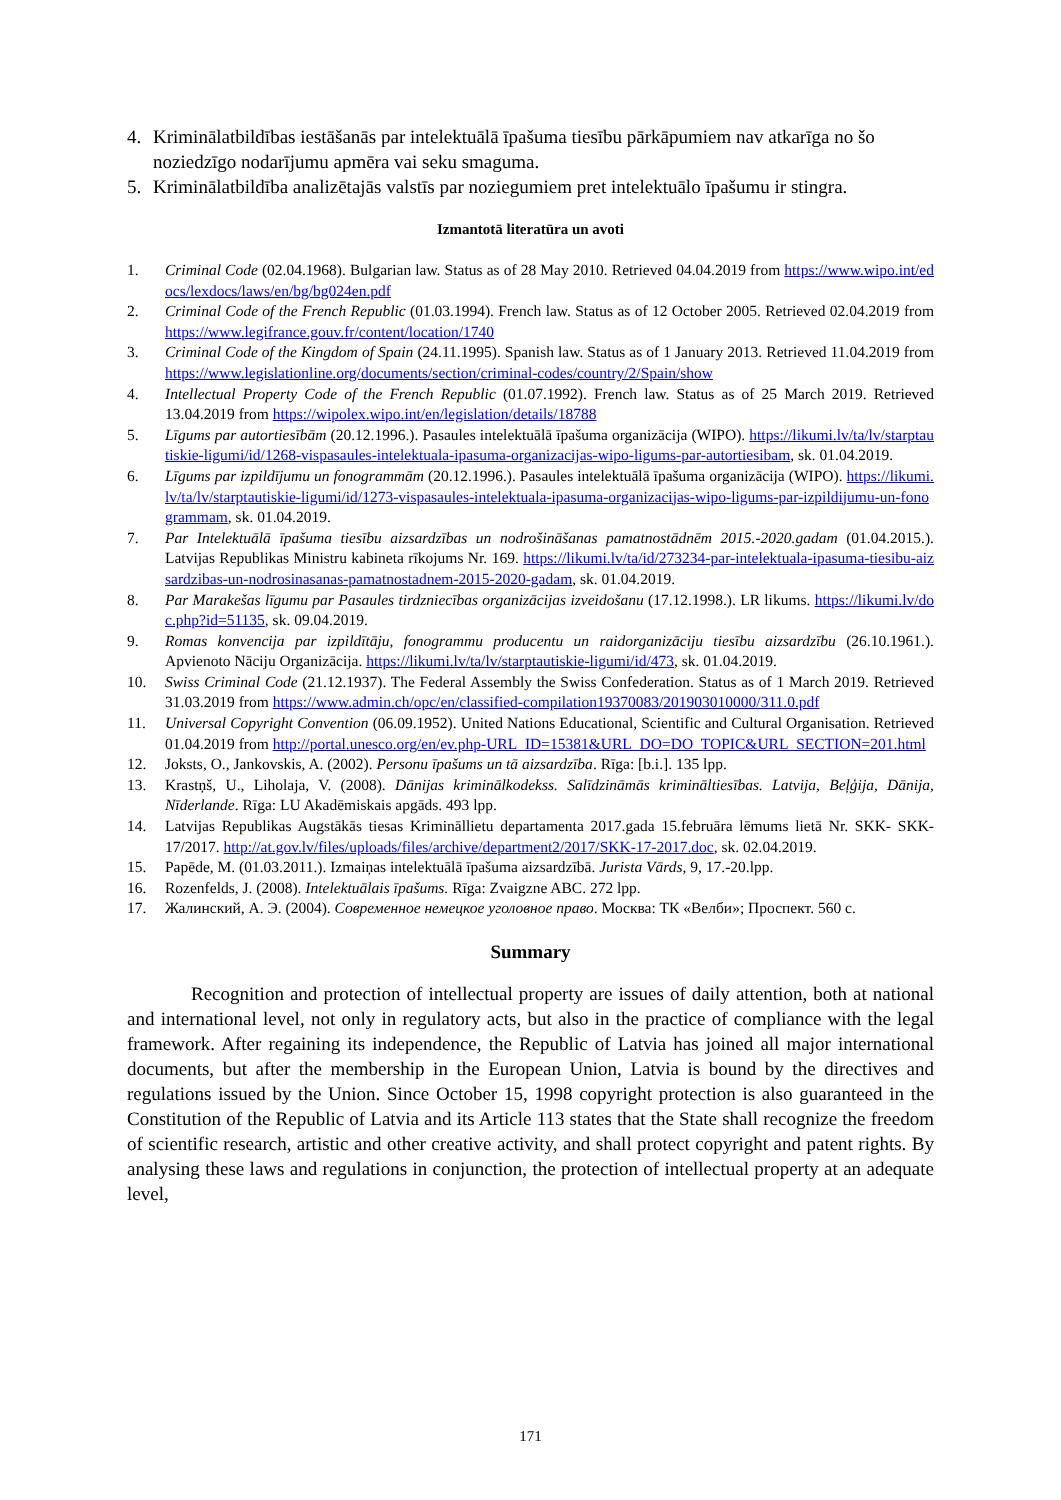4. Kriminālatbildības iestāšanās par intelektuālā īpašuma tiesību pārkāpumiem nav atkarīga no šo noziedzīgo nodarījumu apmēra vai seku smaguma.
5. Kriminālatbildība analizētajās valstīs par noziegumiem pret intelektuālo īpašumu ir stingra.
Izmantotā literatūra un avoti
1. Criminal Code (02.04.1968). Bulgarian law. Status as of 28 May 2010. Retrieved 04.04.2019 from https://www.wipo.int/edocs/lexdocs/laws/en/bg/bg024en.pdf
2. Criminal Code of the French Republic (01.03.1994). French law. Status as of 12 October 2005. Retrieved 02.04.2019 from https://www.legifrance.gouv.fr/content/location/1740
3. Criminal Code of the Kingdom of Spain (24.11.1995). Spanish law. Status as of 1 January 2013. Retrieved 11.04.2019 from https://www.legislationline.org/documents/section/criminal-codes/country/2/Spain/show
4. Intellectual Property Code of the French Republic (01.07.1992). French law. Status as of 25 March 2019. Retrieved 13.04.2019 from https://wipolex.wipo.int/en/legislation/details/18788
5. Līgums par autortiesībām (20.12.1996.). Pasaules intelektuālā īpašuma organizācija (WIPO). https://likumi.lv/ta/lv/starptautiskie-ligumi/id/1268-vispasaules-intelektuala-ipasuma-organizacijas-wipo-ligums-par-autortiesibam, sk. 01.04.2019.
6. Līgums par izpildījumu un fonogrammām (20.12.1996.). Pasaules intelektuālā īpašuma organizācija (WIPO). https://likumi.lv/ta/lv/starptautiskie-ligumi/id/1273-vispasaules-intelektuala-ipasuma-organizacijas-wipo-ligums-par-izpildijumu-un-fonogrammam, sk. 01.04.2019.
7. Par Intelektuālā īpašuma tiesību aizsardzības un nodrošināšanas pamatnostādnēm 2015.-2020.gadam (01.04.2015.). Latvijas Republikas Ministru kabineta rīkojums Nr. 169. https://likumi.lv/ta/id/273234-par-intelektuala-ipasuma-tiesibu-aizsardzibas-un-nodrosinasanas-pamatnostadnem-2015-2020-gadam, sk. 01.04.2019.
8. Par Marakešas līgumu par Pasaules tirdzniecības organizācijas izveidošanu (17.12.1998.). LR likums. https://likumi.lv/doc.php?id=51135, sk. 09.04.2019.
9. Romas konvencija par izpildītāju, fonogrammu producentu un raidorganizāciju tiesību aizsardzību (26.10.1961.). Apvienoto Nāciju Organizācija. https://likumi.lv/ta/lv/starptautiskie-ligumi/id/473, sk. 01.04.2019.
10. Swiss Criminal Code (21.12.1937). The Federal Assembly the Swiss Confederation. Status as of 1 March 2019. Retrieved 31.03.2019 from https://www.admin.ch/opc/en/classified-compilation19370083/201903010000/311.0.pdf
11. Universal Copyright Convention (06.09.1952). United Nations Educational, Scientific and Cultural Organisation. Retrieved 01.04.2019 from http://portal.unesco.org/en/ev.php-URL_ID=15381&URL_DO=DO_TOPIC&URL_SECTION=201.html
12. Joksts, O., Jankovskis, A. (2002). Personu īpašums un tā aizsardzība. Rīga: [b.i.]. 135 lpp.
13. Krastņš, U., Liholaja, V. (2008). Dānijas kriminālkodekss. Salīdzināmās krimināltiesības. Latvija, Beļģija, Dānija, Nīderlande. Rīga: LU Akadēmiskais apgāds. 493 lpp.
14. Latvijas Republikas Augstākās tiesas Krimināllietu departamenta 2017.gada 15.februāra lēmums lietā Nr. SKK- SKK-17/2017. http://at.gov.lv/files/uploads/files/archive/department2/2017/SKK-17-2017.doc, sk. 02.04.2019.
15. Papēde, M. (01.03.2011.). Izmaiņas intelektuālā īpašuma aizsardzībā. Jurista Vārds, 9, 17.-20.lpp.
16. Rozenfelds, J. (2008). Intelektuālais īpašums. Rīga: Zvaigzne ABC. 272 lpp.
17. Жалинский, А. Э. (2004). Современное немецкое уголовное право. Москва: ТК «Велби»; Проспект. 560 с.
Summary
Recognition and protection of intellectual property are issues of daily attention, both at national and international level, not only in regulatory acts, but also in the practice of compliance with the legal framework. After regaining its independence, the Republic of Latvia has joined all major international documents, but after the membership in the European Union, Latvia is bound by the directives and regulations issued by the Union. Since October 15, 1998 copyright protection is also guaranteed in the Constitution of the Republic of Latvia and its Article 113 states that the State shall recognize the freedom of scientific research, artistic and other creative activity, and shall protect copyright and patent rights. By analysing these laws and regulations in conjunction, the protection of intellectual property at an adequate level,
171